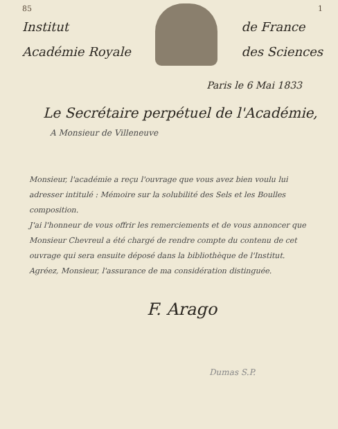85 1
Institut
Académie Royale
de France
des Sciences
Paris le 6 Mai 1833
Le Secrétaire perpétuel de l'Académie,
A Monsieur de Villeneuve
Monsieur, l'académie a reçu l'ouvrage que vous avez bien voulu lui adresser intitulé : Mémoire sur la solubilité des Sels et les Boulles composition.
J'ai l'honneur de vous offrir les remerciements et de vous annoncer que Monsieur Chevreul a été chargé de rendre compte du contenu de cet ouvrage qui sera ensuite déposé dans la bibliothèque de l'Institut.
Agréez, Monsieur, l'assurance de ma considération distinguée.
F. Arago
Dumas S.P.